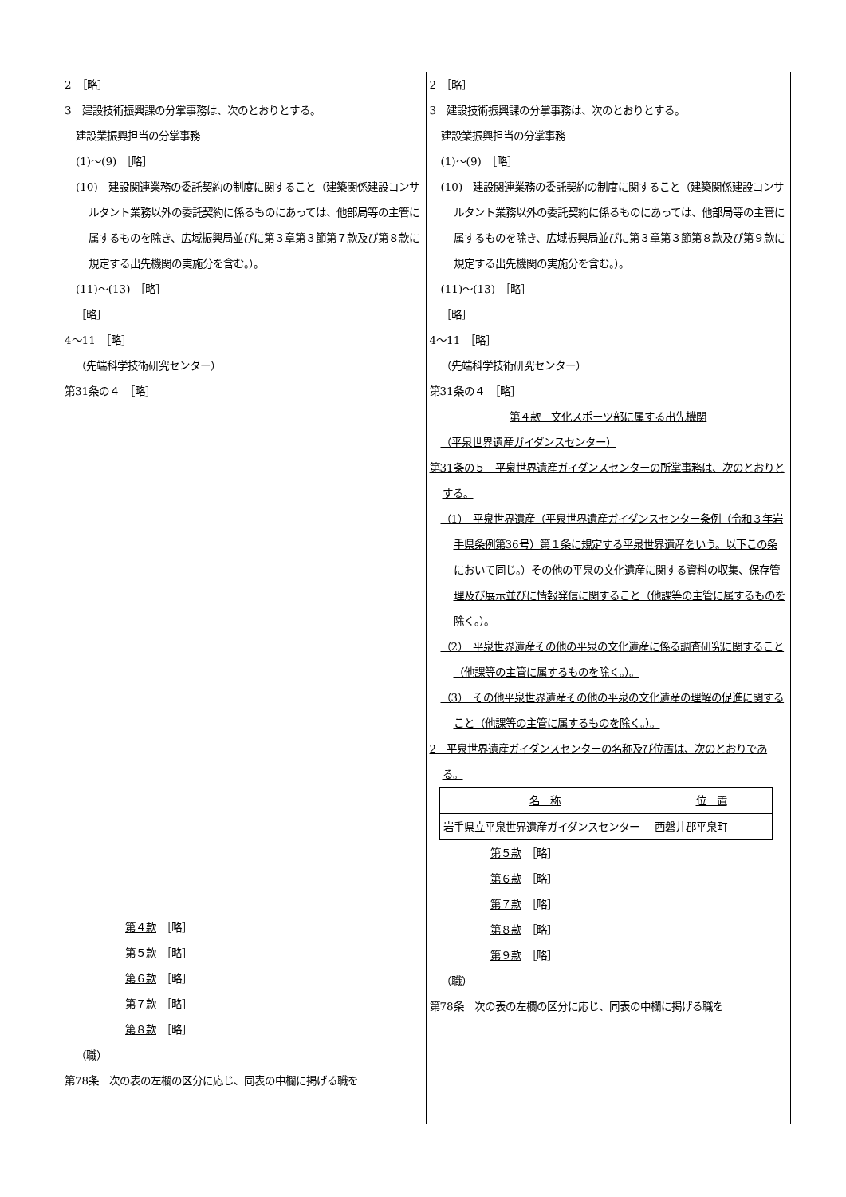| 2 ［略］ 3 建設技術振興課の分掌事務は、次のとおりとする。 建設業振興担当の分掌事務 (1)～(9) ［略］ (10) 建設関連業務の委託契約の制度に関すること（建築関係建設コンサルタント業務以外の委託契約に係るものにあっては、他部局等の主管に属するものを除き、広域振興局並びに 第３章第３節第７款 及び 第８款 に規定する出先機関の実施分を含む。）。 (11)～(13) ［略］ ［略］ 4～11 ［略］ （先端科学技術研究センター） 第31条の４ ［略］ 第４款 ［略］ 第５款 ［略］ 第６款 ［略］ 第７款 ［略］ 第８款 ［略］ （職） 第78条 次の表の左欄の区分に応じ、同表の中欄に掲げる職を | 2 ［略］ 3 建設技術振興課の分掌事務は、次のとおりとする。 建設業振興担当の分掌事務 (1)～(9) ［略］ (10) 建設関連業務の委託契約の制度に関すること（建築関係建設コンサルタント業務以外の委託契約に係るものにあっては、他部局等の主管に属するものを除き、広域振興局並びに 第３章第３節第８款 及び 第９款 に規定する出先機関の実施分を含む。）。 (11)～(13) ［略］ ［略］ 4～11 ［略］ （先端科学技術研究センター） 第31条の４ ［略］ 第４款 文化スポーツ部に属する出先機関 （平泉世界遺産ガイダンスセンター） 第31条の５ 平泉世界遺産ガイダンスセンターの所掌事務は、次のとおりとする。 （1） 平泉世界遺産（平泉世界遺産ガイダンスセンター条例（令和３年岩手県条例第36号）第１条に規定する平泉世界遺産をいう。以下この条において同じ。）その他の平泉の文化遺産に関する資料の収集、保存管理及び展示並びに情報発信に関すること（他課等の主管に属するものを除く。）。 （2） 平泉世界遺産その他の平泉の文化遺産に係る調査研究に関すること（他課等の主管に属するものを除く。）。 （3） その他平泉世界遺産その他の平泉の文化遺産の理解の促進に関すること（他課等の主管に属するものを除く。）。 2 平泉世界遺産ガイダンスセンターの名称及び位置は、次のとおりである。 / 名 称 / 位 置 / / --- / --- / / 岩手県立平泉世界遺産ガイダンスセンター / 西磐井郡平泉町 / 第５款 ［略］ 第６款 ［略］ 第７款 ［略］ 第８款 ［略］ 第９款 ［略］ （職） 第78条 次の表の左欄の区分に応じ、同表の中欄に掲げる職を |